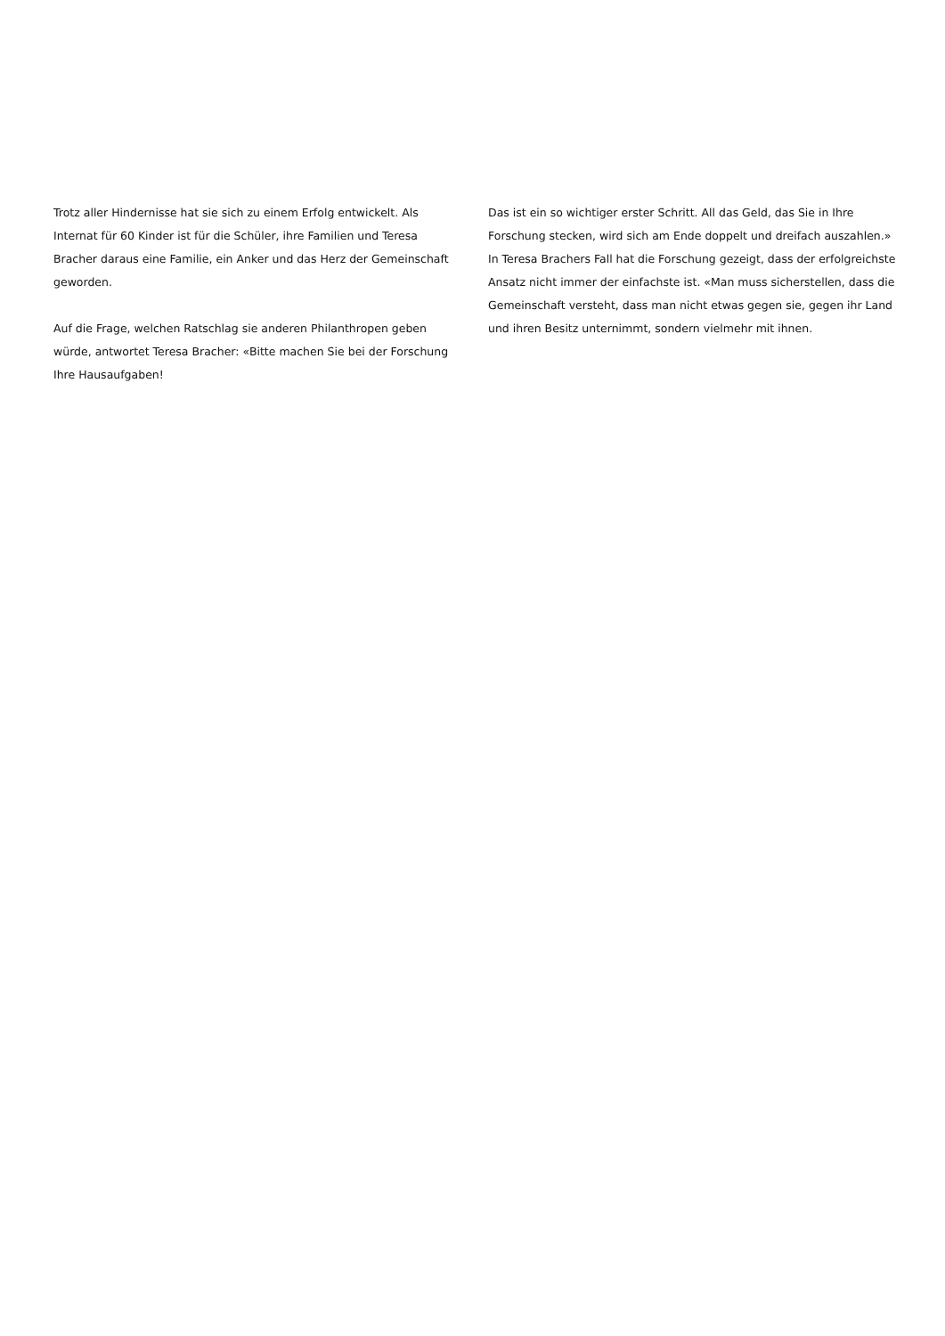Trotz aller Hindernisse hat sie sich zu einem Erfolg entwickelt. Als Internat für 60 Kinder ist für die Schüler, ihre Familien und Teresa Bracher daraus eine Familie, ein Anker und das Herz der Gemeinschaft geworden.
Auf die Frage, welchen Ratschlag sie anderen Philanthropen geben würde, antwortet Teresa Bracher: «Bitte machen Sie bei der Forschung Ihre Hausaufgaben!
Das ist ein so wichtiger erster Schritt. All das Geld, das Sie in Ihre Forschung stecken, wird sich am Ende doppelt und dreifach auszahlen.» In Teresa Brachers Fall hat die Forschung gezeigt, dass der erfolgreichste Ansatz nicht immer der einfachste ist. «Man muss sicherstellen, dass die Gemeinschaft versteht, dass man nicht etwas gegen sie, gegen ihr Land und ihren Besitz unternimmt, sondern vielmehr mit ihnen.